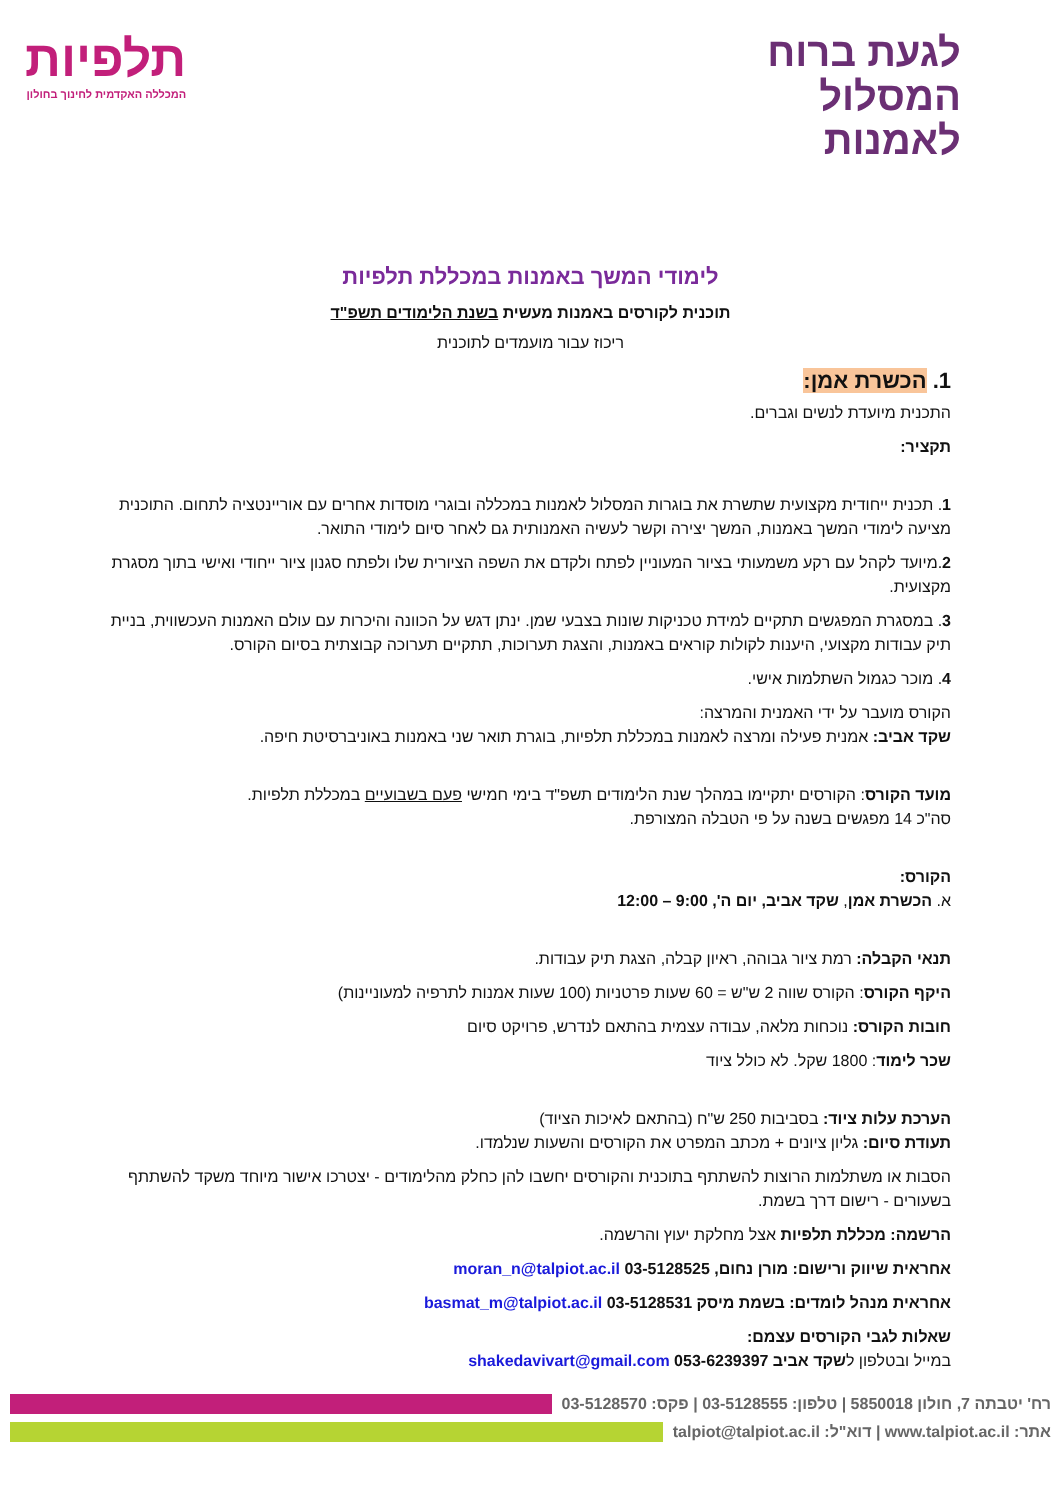לגעת ברוח
המסלול
לאמנות
תלפיות
המכללה האקדמית לחינוך בחולון
לימודי המשך באמנות במכללת תלפיות
תוכנית לקורסים באמנות מעשית בשנת הלימודים תשפ"ד
ריכוז עבור מועמדים לתוכנית
1. הכשרת אמן:
התכנית מיועדת לנשים וגברים.
תקציר:
1. תכנית ייחודית מקצועית שתשרת את בוגרות המסלול לאמנות במכללה ובוגרי מוסדות אחרים עם אוריינטציה לתחום. התוכנית מציעה לימודי המשך באמנות, המשך יצירה וקשר לעשיה האמנותית גם לאחר סיום לימודי התואר.
2.מיועד לקהל עם רקע משמעותי בציור המעוניין לפתח ולקדם את השפה הציורית שלו ולפתח סגנון ציור ייחודי ואישי בתוך מסגרת מקצועית.
3. במסגרת המפגשים תתקיים למידת טכניקות שונות בצבעי שמן. ינתן דגש על הכוונה והיכרות עם עולם האמנות העכשווית, בניית תיק עבודות מקצועי, היענות לקולות קוראים באמנות, והצגת תערוכות, תתקיים תערוכה קבוצתית בסיום הקורס.
4. מוכר כגמול השתלמות אישי.
הקורס מועבר על ידי האמנית והמרצה:
שקד אביב: אמנית פעילה ומרצה לאמנות במכללת תלפיות, בוגרת תואר שני באמנות באוניברסיטת חיפה.
מועד הקורס: הקורסים יתקיימו במהלך שנת הלימודים תשפ"ד בימי חמישי פעם בשבועיים במכללת תלפיות.
סה"כ 14 מפגשים בשנה על פי הטבלה המצורפת.
הקורס:
א. הכשרת אמן, שקד אביב, יום ה', 9:00 – 12:00
תנאי הקבלה: רמת ציור גבוהה, ראיון קבלה, הצגת תיק עבודות.
היקף הקורס: הקורס שווה 2 ש"ש = 60 שעות פרטניות (100 שעות אמנות לתרפיה למעוניינות)
חובות הקורס: נוכחות מלאה, עבודה עצמית בהתאם לנדרש, פרויקט סיום
שכר לימוד: 1800 שקל. לא כולל ציוד
הערכת עלות ציוד: בסביבות 250 ש"ח (בהתאם לאיכות הציוד)
תעודת סיום: גליון ציונים + מכתב המפרט את הקורסים והשעות שנלמדו.
הסבות או משתלמות הרוצות להשתתף בתוכנית והקורסים יחשבו להן כחלק מהלימודים - יצטרכו אישור מיוחד משקד להשתתף בשעורים - רישום דרך בשמת.
הרשמה: מכללת תלפיות אצל מחלקת יעוץ והרשמה.
אחראית שיווק ורישום: מורן נחום, 03-5128525 moran_n@talpiot.ac.il
אחראית מנהל לומדים: בשמת מיסק 03-5128531 basmat_m@talpiot.ac.il
שאלות לגבי הקורסים עצמם:
במייל ובטלפון לשקד אביב 053-6239397 shakedavivart@gmail.com
רח' יטבתה 7, חולון 5850018 | טלפון: 03-5128555 | פקס: 03-5128570
אתר: www.talpiot.ac.il | דוא"ל: talpiot@talpiot.ac.il